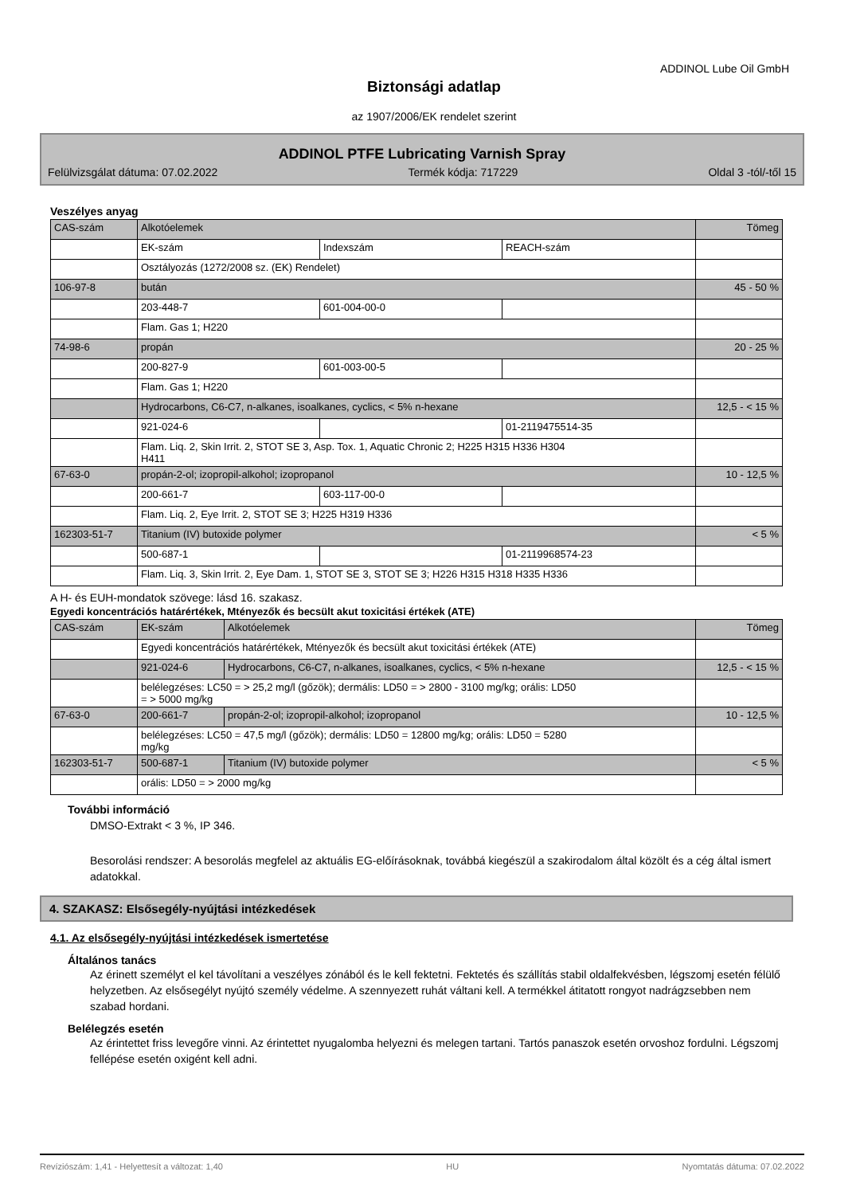ADDINOL Lube Oil GmbH
Biztonsági adatlap
az 1907/2006/EK rendelet szerint
ADDINOL PTFE Lubricating Varnish Spray
Felülvizsgálat dátuma: 07.02.2022 Termék kódja: 717229 Oldal 3 -tól/-től 15
Veszélyes anyag
| CAS-szám | Alkotóelemek | | | Tömeg |
| | EK-szám | Indexszám | REACH-szám | |
| | Osztályozás (1272/2008 sz. (EK) Rendelet) | | | |
| 106-97-8 | bután | | | 45 - 50 % |
| | 203-448-7 | 601-004-00-0 | | |
| | Flam. Gas 1; H220 | | | |
| 74-98-6 | propán | | | 20 - 25 % |
| | 200-827-9 | 601-003-00-5 | | |
| | Flam. Gas 1; H220 | | | |
| | Hydrocarbons, C6-C7, n-alkanes, isoalkanes, cyclics, < 5% n-hexane | | | 12,5 - < 15 % |
| | 921-024-6 | | 01-2119475514-35 | |
| | Flam. Liq. 2, Skin Irrit. 2, STOT SE 3, Asp. Tox. 1, Aquatic Chronic 2; H225 H315 H336 H304 H411 | | | |
| 67-63-0 | propán-2-ol; izopropil-alkohol; izopropanol | | | 10 - 12,5 % |
| | 200-661-7 | 603-117-00-0 | | |
| | Flam. Liq. 2, Eye Irrit. 2, STOT SE 3; H225 H319 H336 | | | |
| 162303-51-7 | Titanium (IV) butoxide polymer | | | < 5 % |
| | 500-687-1 | | 01-2119968574-23 | |
| | Flam. Liq. 3, Skin Irrit. 2, Eye Dam. 1, STOT SE 3, STOT SE 3; H226 H315 H318 H335 H336 | | | |
A H- és EUH-mondatok szövege: lásd 16. szakasz.
Egyedi koncentrációs határértékek, Mtényezők és becsült akut toxicitási értékek (ATE)
| CAS-szám | EK-szám | Alkotóelemek | Tömeg |
| | Egyedi koncentrációs határértékek, Mtényezők és becsült akut toxicitási értékek (ATE) | | |
| | 921-024-6 | Hydrocarbons, C6-C7, n-alkanes, isoalkanes, cyclics, < 5% n-hexane | 12,5 - < 15 % |
| | belélegzéses: LC50 = > 25,2 mg/l (gőzök); dermális: LD50 = > 2800 - 3100 mg/kg; orális: LD50 = > 5000 mg/kg | | |
| 67-63-0 | 200-661-7 | propán-2-ol; izopropil-alkohol; izopropanol | 10 - 12,5 % |
| | belélegzéses: LC50 = 47,5 mg/l (gőzök); dermális: LD50 = 12800 mg/kg; orális: LD50 = 5280 mg/kg | | |
| 162303-51-7 | 500-687-1 | Titanium (IV) butoxide polymer | < 5 % |
| | orális: LD50 = > 2000 mg/kg | | |
További információ
DMSO-Extrakt < 3 %, IP 346.
Besorolási rendszer: A besorolás megfelel az aktuális EG-előírásoknak, továbbá kiegészül a szakirodalom által közölt és a cég által ismert adatokkal.
4. SZAKASZ: Elsősegély-nyújtási intézkedések
4.1. Az elsősegély-nyújtási intézkedések ismertetése
Általános tanács
Az érinett személyt el kel távolítani a veszélyes zónából és le kell fektetni. Fektetés és szállítás stabil oldalfekvésben, légszomj esetén félülő helyzetben. Az elsősegélyt nyújtó személy védelme. A szennyezett ruhát váltani kell. A termékkel átitatott rongyot nadrágzsebben nem szabad hordani.
Belélegzés esetén
Az érintettet friss levegőre vinni. Az érintettet nyugalomba helyezni és melegen tartani. Tartós panaszok esetén orvoshoz fordulni. Légszomj fellépése esetén oxigént kell adni.
Revíziószám: 1,41 - Helyettesít a változat: 1,40 HU Nyomtatás dátuma: 07.02.2022